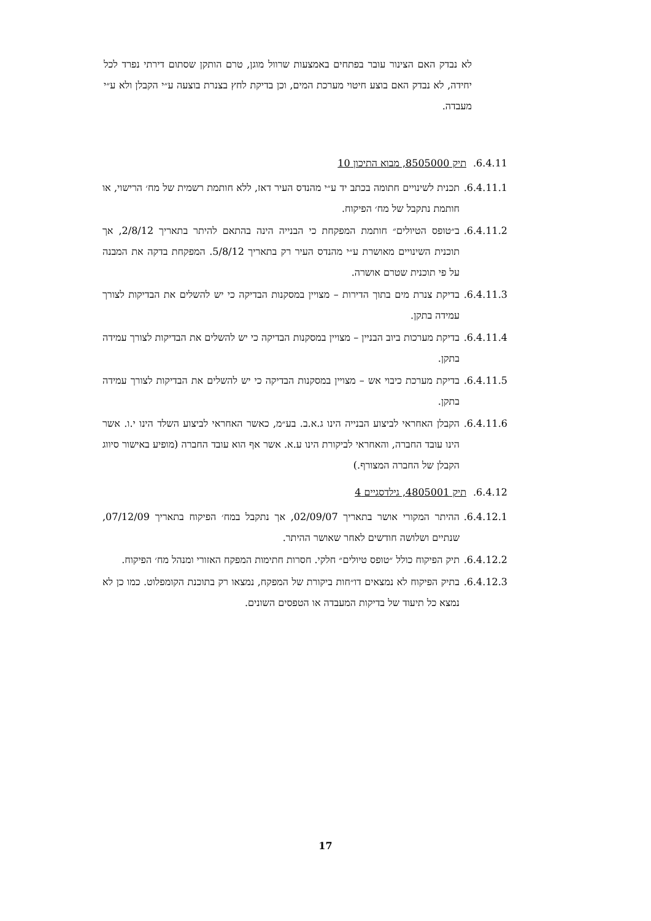לא נבדק האם הצינור עובר בפתחים באמצעות שרוול מוגן, טרם הותקן שסתום דירתי נפרד לכל יחידה, לא נבדק האם בוצע חיטוי מערכת המים, וכן בדיקת לחץ בצנרת בוצעה ע״י הקבלן ולא ע״י מעבדה.
6.4.11. תיק 8505000, מבוא התיכון 10
6.4.11.1.
תכנית לשינויים חתומה בכתב יד ע״י מהנדס העיר דאז, ללא חותמת רשמית של מח׳ הרישוי, או חותמת נתקבל של מח׳ הפיקוח.
6.4.11.2.
ב״טופס הטיולים״ חותמת המפקחת כי הבנייה הינה בהתאם להיתר בתאריך 2/8/12, אך תוכנית השינויים מאושרת ע״י מהנדס העיר רק בתאריך 5/8/12. המפקחת בדקה את המבנה על פי תוכנית שטרם אושרה.
6.4.11.3.
בדיקת צנרת מים בתוך הדירות – מצויין במסקנות הבדיקה כי יש להשלים את הבדיקות לצורך עמידה בתקן.
6.4.11.4.
בדיקת מערכות ביוב הבניין – מצויין במסקנות הבדיקה כי יש להשלים את הבדיקות לצורך עמידה בתקן.
6.4.11.5.
בדיקת מערכת כיבוי אש – מצויין במסקנות הבדיקה כי יש להשלים את הבדיקות לצורך עמידה בתקן.
6.4.11.6.
הקבלן האחראי לביצוע הבנייה הינו ג.א.ב. בע״מ, כאשר האחראי לביצוע השלד הינו י.ו. אשר הינו עובד החברה, והאחראי לביקורת הינו ע.א. אשר אף הוא עובד החברה (מופיע באישור סיווג הקבלן של החברה המצורף.)
6.4.12. תיק 4805001, גילדסגיים 4
6.4.12.1.
ההיתר המקורי אושר בתאריך 02/09/07, אך נתקבל במח׳ הפיקוח בתאריך 07/12/09, שנתיים ושלושה חודשים לאחר שאושר ההיתר.
6.4.12.2.
תיק הפיקוח כולל ״טופס טיולים״ חלקי. חסרות חתימות המפקח האזורי ומנהל מח׳ הפיקוח.
6.4.12.3.
בתיק הפיקוח לא נמצאים דו״חות ביקורת של המפקח, נמצאו רק בתוכנת הקומפלוט. כמו כן לא נמצא כל תיעוד של בדיקות המעבדה או הטפסים השונים.
17